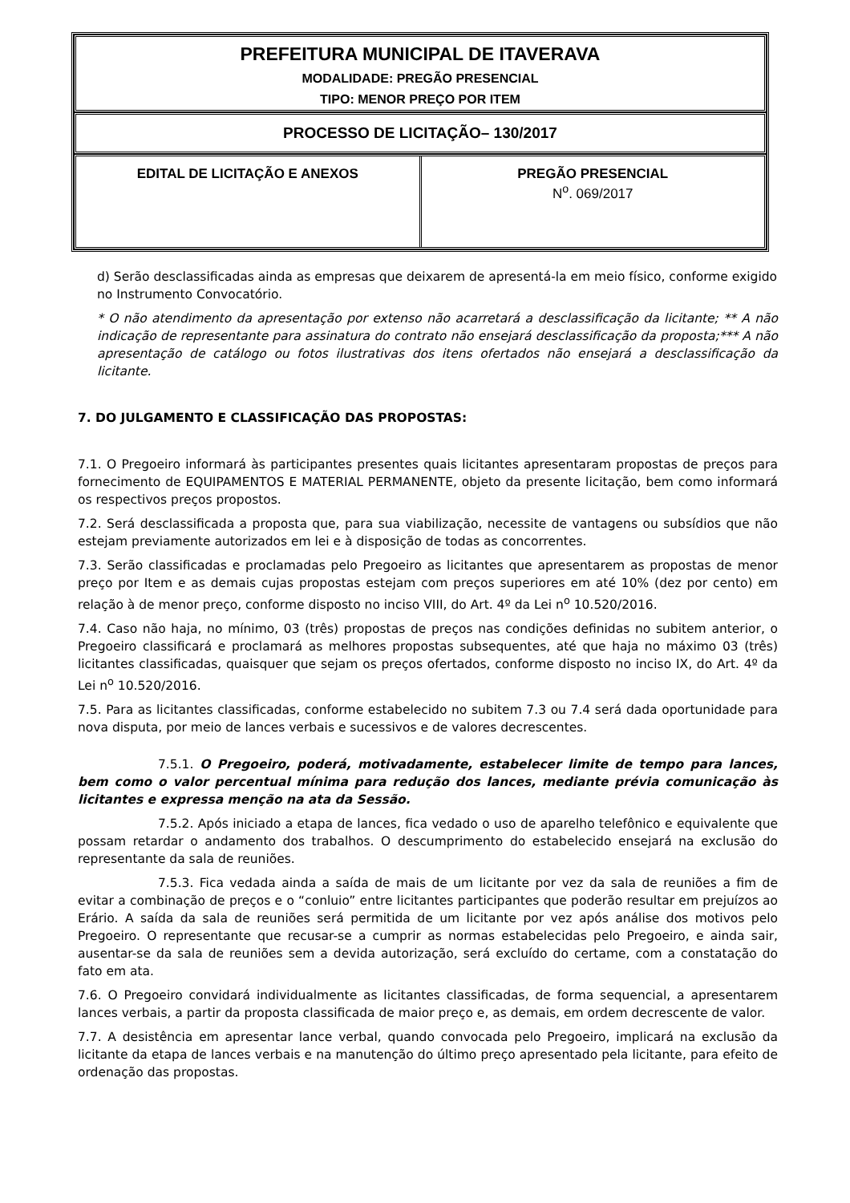| PREFEITURA MUNICIPAL DE ITAVERAVA MODALIDADE: PREGÃO PRESENCIAL TIPO: MENOR PREÇO POR ITEM |
| PROCESSO DE LICITAÇÃO– 130/2017 |
| / EDITAL DE LICITAÇÃO E ANEXOS / PREGÃO PRESENCIAL N<sup>o</sup>. 069/2017 / |
d) Serão desclassificadas ainda as empresas que deixarem de apresentá-la em meio físico, conforme exigido no Instrumento Convocatório.
* O não atendimento da apresentação por extenso não acarretará a desclassificação da licitante; ** A não indicação de representante para assinatura do contrato não ensejará desclassificação da proposta;*** A não apresentação de catálogo ou fotos ilustrativas dos itens ofertados não ensejará a desclassificação da licitante.
7. DO JULGAMENTO E CLASSIFICAÇÃO DAS PROPOSTAS:
7.1. O Pregoeiro informará às participantes presentes quais licitantes apresentaram propostas de preços para fornecimento de EQUIPAMENTOS E MATERIAL PERMANENTE, objeto da presente licitação, bem como informará os respectivos preços propostos.
7.2. Será desclassificada a proposta que, para sua viabilização, necessite de vantagens ou subsídios que não estejam previamente autorizados em lei e à disposição de todas as concorrentes.
7.3. Serão classificadas e proclamadas pelo Pregoeiro as licitantes que apresentarem as propostas de menor preço por Item e as demais cujas propostas estejam com preços superiores em até 10% (dez por cento) em relação à de menor preço, conforme disposto no inciso VIII, do Art. 4º da Lei n<sup>o</sup> 10.520/2016.
7.4. Caso não haja, no mínimo, 03 (três) propostas de preços nas condições definidas no subitem anterior, o Pregoeiro classificará e proclamará as melhores propostas subsequentes, até que haja no máximo 03 (três) licitantes classificadas, quaisquer que sejam os preços ofertados, conforme disposto no inciso IX, do Art. 4º da Lei n<sup>o</sup> 10.520/2016.
7.5. Para as licitantes classificadas, conforme estabelecido no subitem 7.3 ou 7.4 será dada oportunidade para nova disputa, por meio de lances verbais e sucessivos e de valores decrescentes.
7.5.1. O Pregoeiro, poderá, motivadamente, estabelecer limite de tempo para lances, bem como o valor percentual mínima para redução dos lances, mediante prévia comunicação às licitantes e expressa menção na ata da Sessão.
7.5.2. Após iniciado a etapa de lances, fica vedado o uso de aparelho telefônico e equivalente que possam retardar o andamento dos trabalhos. O descumprimento do estabelecido ensejará na exclusão do representante da sala de reuniões.
7.5.3. Fica vedada ainda a saída de mais de um licitante por vez da sala de reuniões a fim de evitar a combinação de preços e o “conluio” entre licitantes participantes que poderão resultar em prejuízos ao Erário. A saída da sala de reuniões será permitida de um licitante por vez após análise dos motivos pelo Pregoeiro. O representante que recusar-se a cumprir as normas estabelecidas pelo Pregoeiro, e ainda sair, ausentar-se da sala de reuniões sem a devida autorização, será excluído do certame, com a constatação do fato em ata.
7.6. O Pregoeiro convidará individualmente as licitantes classificadas, de forma sequencial, a apresentarem lances verbais, a partir da proposta classificada de maior preço e, as demais, em ordem decrescente de valor.
7.7. A desistência em apresentar lance verbal, quando convocada pelo Pregoeiro, implicará na exclusão da licitante da etapa de lances verbais e na manutenção do último preço apresentado pela licitante, para efeito de ordenação das propostas.